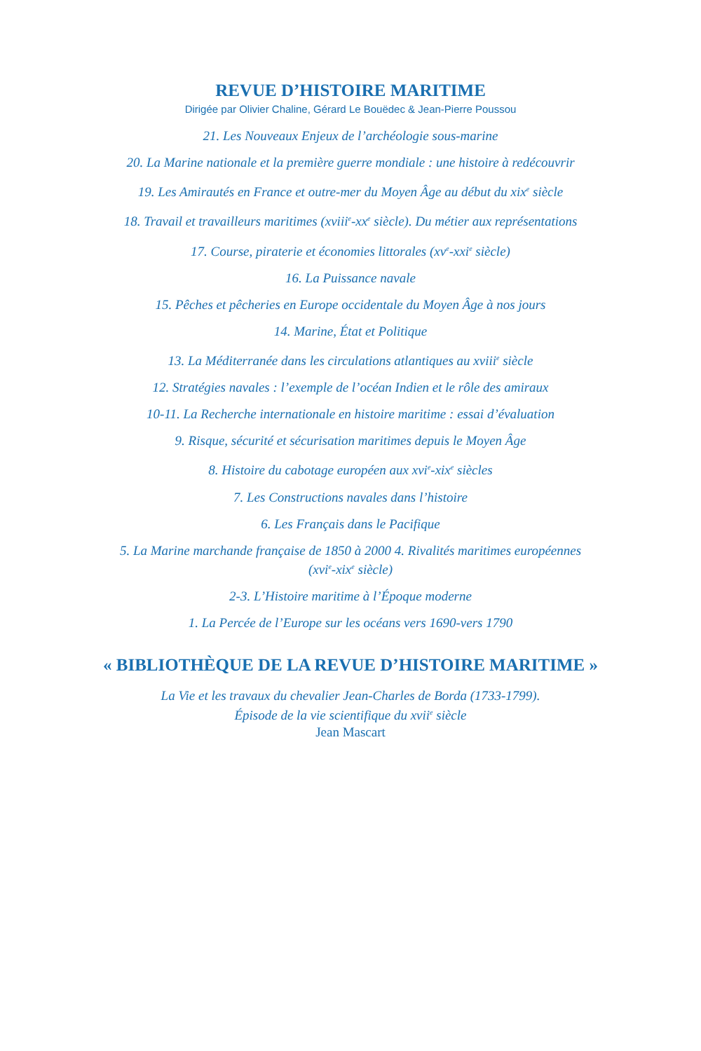REVUE D’HISTOIRE MARITIME
Dirigée par Olivier Chaline, Gérard Le Bouëdec & Jean-Pierre Poussou
21. Les Nouveaux Enjeux de l’archéologie sous-marine
20. La Marine nationale et la première guerre mondiale : une histoire à redécouvrir
19. Les Amirautés en France et outre-mer du Moyen Âge au début du xix<sup>e</sup> siècle
18. Travail et travailleurs maritimes (xviii<sup>e</sup>-xx<sup>e</sup> siècle). Du métier aux représentations
17. Course, piraterie et économies littorales (xv<sup>e</sup>-xxi<sup>e</sup> siècle)
16. La Puissance navale
15. Pêches et pêcheries en Europe occidentale du Moyen Âge à nos jours
14. Marine, État et Politique
13. La Méditerranée dans les circulations atlantiques au xviii<sup>e</sup> siècle
12. Stratégies navales : l’exemple de l’océan Indien et le rôle des amiraux
10-11. La Recherche internationale en histoire maritime : essai d’évaluation
9. Risque, sécurité et sécurisation maritimes depuis le Moyen Âge
8. Histoire du cabotage européen aux xvi<sup>e</sup>-xix<sup>e</sup> siècles
7. Les Constructions navales dans l’histoire
6. Les Français dans le Pacifique
5. La Marine marchande française de 1850 à 2000 4. Rivalités maritimes européennes
(xvi<sup>e</sup>-xix<sup>e</sup> siècle)
2-3. L’Histoire maritime à l’Époque moderne
1. La Percée de l’Europe sur les océans vers 1690-vers 1790
« BIBLIOTHÈQUE DE LA REVUE D’HISTOIRE MARITIME »
La Vie et les travaux du chevalier Jean-Charles de Borda (1733-1799).
Épisode de la vie scientifique du xvii<sup>e</sup> siècle
Jean Mascart